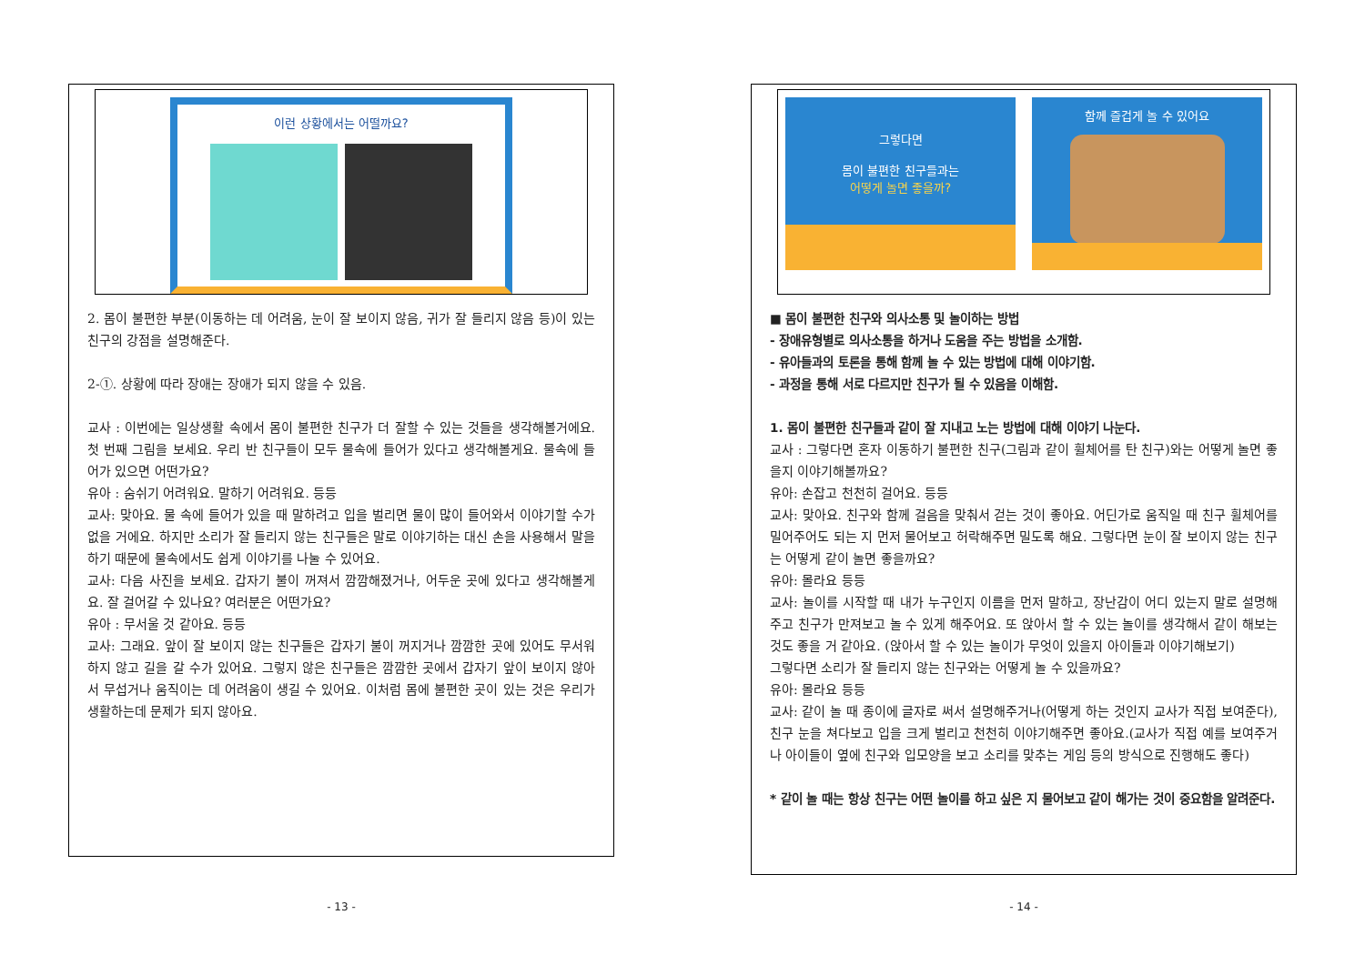이런 상황에서는 어떨까요?
2. 몸이 불편한 부분(이동하는 데 어려움, 눈이 잘 보이지 않음, 귀가 잘 들리지 않음 등)이 있는 친구의 강점을 설명해준다.
2-①. 상황에 따라 장애는 장애가 되지 않을 수 있음.
교사 : 이번에는 일상생활 속에서 몸이 불편한 친구가 더 잘할 수 있는 것들을 생각해볼거에요. 첫 번째 그림을 보세요. 우리 반 친구들이 모두 물속에 들어가 있다고 생각해볼게요. 물속에 들어가 있으면 어떤가요?
유아 : 숨쉬기 어려워요. 말하기 어려워요. 등등
교사: 맞아요. 물 속에 들어가 있을 때 말하려고 입을 벌리면 물이 많이 들어와서 이야기할 수가 없을 거에요. 하지만 소리가 잘 들리지 않는 친구들은 말로 이야기하는 대신 손을 사용해서 말을 하기 때문에 물속에서도 쉽게 이야기를 나눌 수 있어요.
교사: 다음 사진을 보세요. 갑자기 불이 꺼져서 깜깜해졌거나, 어두운 곳에 있다고 생각해볼게요. 잘 걸어갈 수 있나요? 여러분은 어떤가요?
유아 : 무서울 것 같아요. 등등
교사: 그래요. 앞이 잘 보이지 않는 친구들은 갑자기 불이 꺼지거나 깜깜한 곳에 있어도 무서워하지 않고 길을 갈 수가 있어요. 그렇지 않은 친구들은 깜깜한 곳에서 갑자기 앞이 보이지 않아서 무섭거나 움직이는 데 어려움이 생길 수 있어요. 이처럼 몸에 불편한 곳이 있는 것은 우리가 생활하는데 문제가 되지 않아요.
- 13 -
그렇다면
몸이 불편한 친구들과는
어떻게 놀면 좋을까?
함께 즐겁게 놀 수 있어요
■ 몸이 불편한 친구와 의사소통 및 놀이하는 방법
- 장애유형별로 의사소통을 하거나 도움을 주는 방법을 소개함.
- 유아들과의 토론을 통해 함께 놀 수 있는 방법에 대해 이야기함.
- 과정을 통해 서로 다르지만 친구가 될 수 있음을 이해함.
1. 몸이 불편한 친구들과 같이 잘 지내고 노는 방법에 대해 이야기 나눈다.
교사 : 그렇다면 혼자 이동하기 불편한 친구(그림과 같이 휠체어를 탄 친구)와는 어떻게 놀면 좋을지 이야기해볼까요?
유아: 손잡고 천천히 걸어요. 등등
교사: 맞아요. 친구와 함께 걸음을 맞춰서 걷는 것이 좋아요. 어딘가로 움직일 때 친구 휠체어를 밀어주어도 되는 지 먼저 물어보고 허락해주면 밀도록 해요. 그렇다면 눈이 잘 보이지 않는 친구는 어떻게 같이 놀면 좋을까요?
유아: 몰라요 등등
교사: 놀이를 시작할 때 내가 누구인지 이름을 먼저 말하고, 장난감이 어디 있는지 말로 설명해주고 친구가 만져보고 놀 수 있게 해주어요. 또 앉아서 할 수 있는 놀이를 생각해서 같이 해보는 것도 좋을 거 같아요. (앉아서 할 수 있는 놀이가 무엇이 있을지 아이들과 이야기해보기)
그렇다면 소리가 잘 들리지 않는 친구와는 어떻게 놀 수 있을까요?
유아: 몰라요 등등
교사: 같이 놀 때 종이에 글자로 써서 설명해주거나(어떻게 하는 것인지 교사가 직접 보여준다), 친구 눈을 쳐다보고 입을 크게 벌리고 천천히 이야기해주면 좋아요.(교사가 직접 예를 보여주거나 아이들이 옆에 친구와 입모양을 보고 소리를 맞추는 게임 등의 방식으로 진행해도 좋다)
* 같이 놀 때는 항상 친구는 어떤 놀이를 하고 싶은 지 물어보고 같이 해가는 것이 중요함을 알려준다.
- 14 -